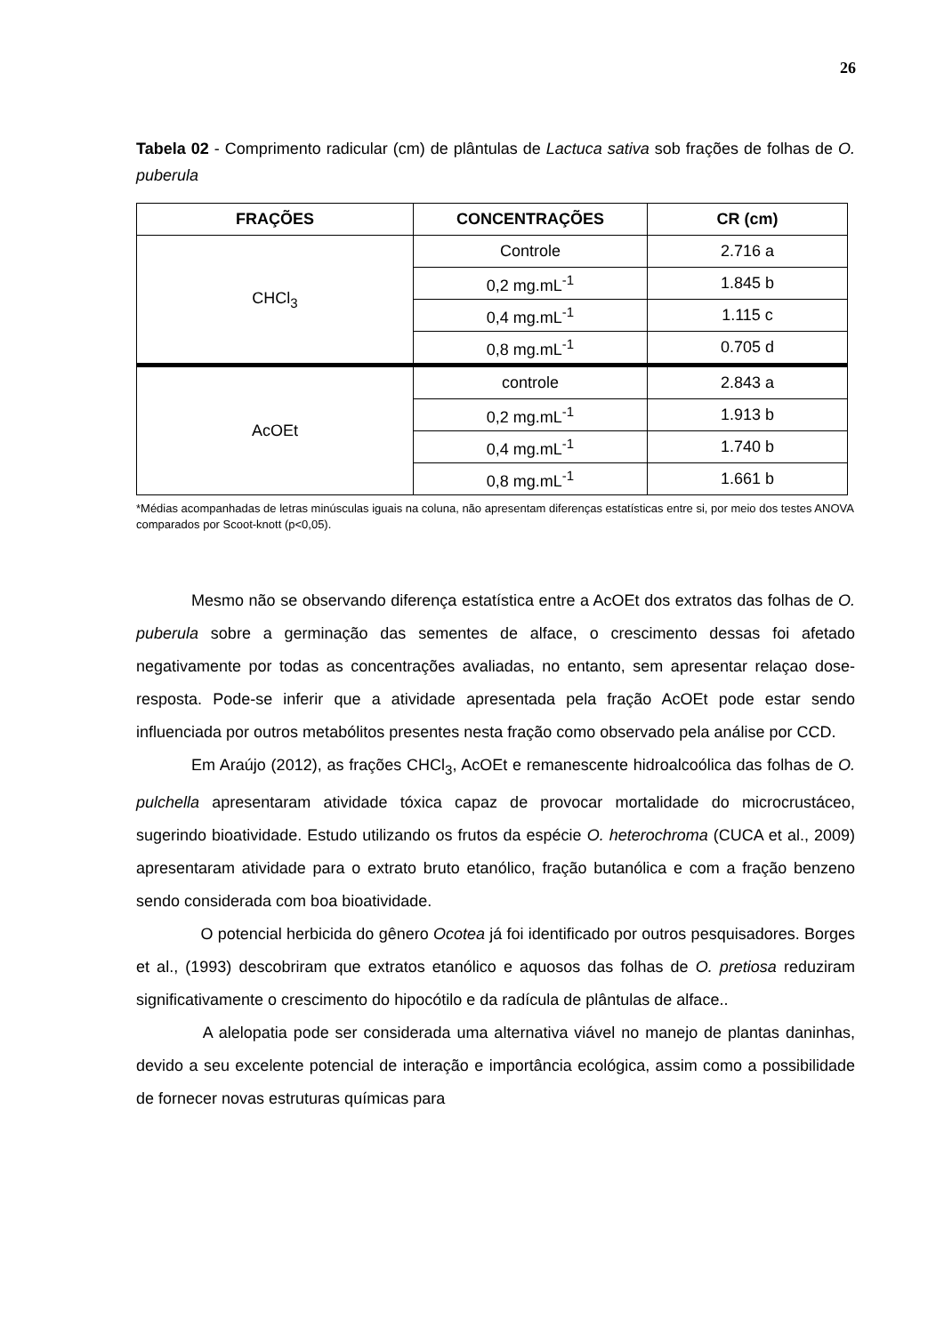26
Tabela 02 - Comprimento radicular (cm) de plântulas de Lactuca sativa sob frações de folhas de O. puberula
| FRAÇÕES | CONCENTRAÇÕES | CR (cm) |
| --- | --- | --- |
| CHCl<sub>3</sub> | Controle | 2.716 a |
| | 0,2 mg.mL<sup>-1</sup> | 1.845 b |
| | 0,4 mg.mL<sup>-1</sup> | 1.115 c |
| | 0,8 mg.mL<sup>-1</sup> | 0.705 d |
| AcOEt | controle | 2.843 a |
| | 0,2 mg.mL<sup>-1</sup> | 1.913 b |
| | 0,4 mg.mL<sup>-1</sup> | 1.740 b |
| | 0,8 mg.mL<sup>-1</sup> | 1.661 b |
*Médias acompanhadas de letras minúsculas iguais na coluna, não apresentam diferenças estatísticas entre si, por meio dos testes ANOVA comparados por Scoot-knott (p<0,05).
Mesmo não se observando diferença estatística entre a AcOEt dos extratos das folhas de O. puberula sobre a germinação das sementes de alface, o crescimento dessas foi afetado negativamente por todas as concentrações avaliadas, no entanto, sem apresentar relaçao dose-resposta. Pode-se inferir que a atividade apresentada pela fração AcOEt pode estar sendo influenciada por outros metabólitos presentes nesta fração como observado pela análise por CCD.
Em Araújo (2012), as frações CHCl<sub>3</sub>, AcOEt e remanescente hidroalcoólica das folhas de O. pulchella apresentaram atividade tóxica capaz de provocar mortalidade do microcrustáceo, sugerindo bioatividade. Estudo utilizando os frutos da espécie O. heterochroma (CUCA et al., 2009) apresentaram atividade para o extrato bruto etanólico, fração butanólica e com a fração benzeno sendo considerada com boa bioatividade.
O potencial herbicida do gênero Ocotea já foi identificado por outros pesquisadores. Borges et al., (1993) descobriram que extratos etanólico e aquosos das folhas de O. pretiosa reduziram significativamente o crescimento do hipocótilo e da radícula de plântulas de alface..
A alelopatia pode ser considerada uma alternativa viável no manejo de plantas daninhas, devido a seu excelente potencial de interação e importância ecológica, assim como a possibilidade de fornecer novas estruturas químicas para